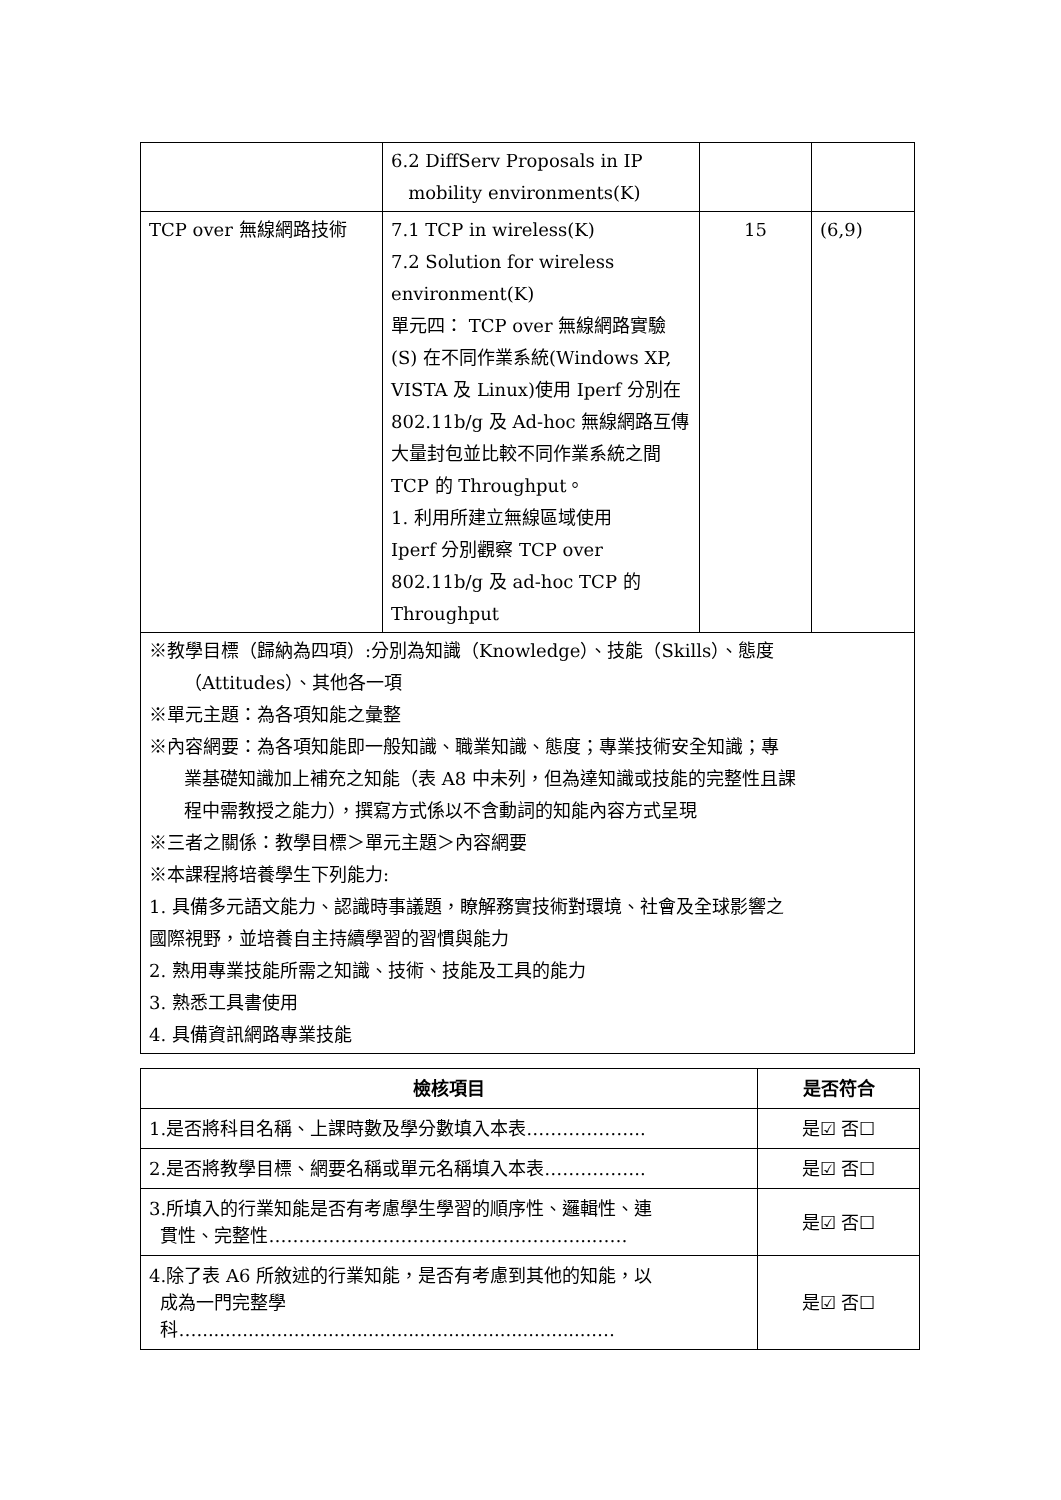| | 6.2 DiffServ Proposals in IP mobility environments(K) | | |
| TCP over 無線網路技術 | 7.1 TCP in wireless(K) 7.2 Solution for wireless environment(K) 單元四： TCP over 無線網路實驗(S) 在不同作業系統(Windows XP, VISTA 及 Linux)使用 Iperf 分別在 802.11b/g 及 Ad-hoc 無線網路互傳大量封包並比較不同作業系統之間 TCP 的 Throughput。 1. 利用所建立無線區域使用 Iperf 分別觀察 TCP over 802.11b/g 及 ad-hoc TCP 的 Throughput | 15 | (6,9) |
| ※教學目標（歸納為四項）:分別為知識（Knowledge）、技能（Skills）、態度 （Attitudes）、其他各一項 ※單元主題：為各項知能之彙整 ※內容網要：為各項知能即一般知識、職業知識、態度；專業技術安全知識；專 業基礎知識加上補充之知能（表 A8 中未列，但為達知識或技能的完整性且課 程中需教授之能力），撰寫方式係以不含動詞的知能內容方式呈現 ※三者之關係：教學目標＞單元主題＞內容網要 ※本課程將培養學生下列能力: 1. 具備多元語文能力、認識時事議題，瞭解務實技術對環境、社會及全球影響之 國際視野，並培養自主持續學習的習慣與能力 2. 熟用專業技能所需之知識、技術、技能及工具的能力 3. 熟悉工具書使用 4. 具備資訊網路專業技能 | | | |
| 檢核項目 | 是否符合 |
| --- | --- |
| 1.是否將科目名稱、上課時數及學分數填入本表……………….. | 是☑ 否☐ |
| 2.是否將教學目標、網要名稱或單元名稱填入本表…………….. | 是☑ 否☐ |
| 3.所填入的行業知能是否有考慮學生學習的順序性、邏輯性、連 貫性、完整性……………………………………………...…… | 是☑ 否☐ |
| 4.除了表 A6 所敘述的行業知能，是否有考慮到其他的知能，以 成為一門完整學 科…......................................................................… | 是☑ 否☐ |